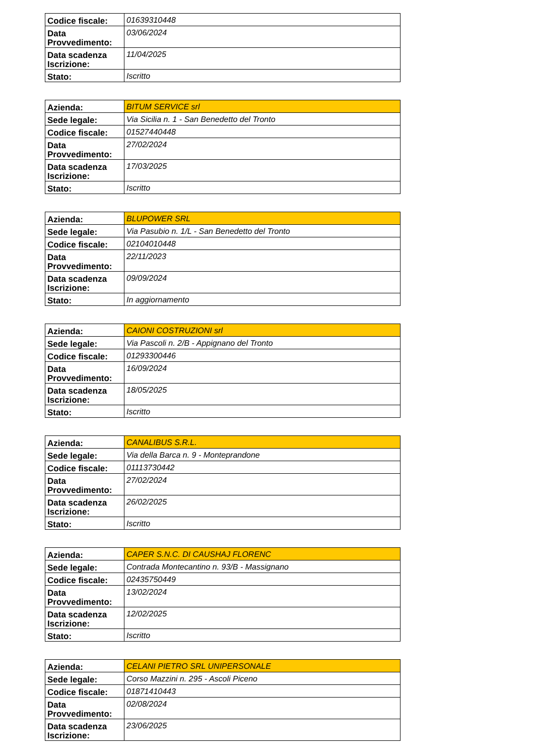| Codice fiscale: | 01639310448 |
| Data Provvedimento: | 03/06/2024 |
| Data scadenza Iscrizione: | 11/04/2025 |
| Stato: | Iscritto |
| Azienda: | BITUM SERVICE srl |
| Sede legale: | Via Sicilia n. 1 - San Benedetto del Tronto |
| Codice fiscale: | 01527440448 |
| Data Provvedimento: | 27/02/2024 |
| Data scadenza Iscrizione: | 17/03/2025 |
| Stato: | Iscritto |
| Azienda: | BLUPOWER SRL |
| Sede legale: | Via Pasubio n. 1/L - San Benedetto del Tronto |
| Codice fiscale: | 02104010448 |
| Data Provvedimento: | 22/11/2023 |
| Data scadenza Iscrizione: | 09/09/2024 |
| Stato: | In aggiornamento |
| Azienda: | CAIONI COSTRUZIONI srl |
| Sede legale: | Via Pascoli n. 2/B - Appignano del Tronto |
| Codice fiscale: | 01293300446 |
| Data Provvedimento: | 16/09/2024 |
| Data scadenza Iscrizione: | 18/05/2025 |
| Stato: | Iscritto |
| Azienda: | CANALIBUS S.R.L. |
| Sede legale: | Via della Barca n. 9 - Monteprandone |
| Codice fiscale: | 01113730442 |
| Data Provvedimento: | 27/02/2024 |
| Data scadenza Iscrizione: | 26/02/2025 |
| Stato: | Iscritto |
| Azienda: | CAPER S.N.C. DI CAUSHAJ FLORENC |
| Sede legale: | Contrada Montecantino n. 93/B - Massignano |
| Codice fiscale: | 02435750449 |
| Data Provvedimento: | 13/02/2024 |
| Data scadenza Iscrizione: | 12/02/2025 |
| Stato: | Iscritto |
| Azienda: | CELANI PIETRO SRL UNIPERSONALE |
| Sede legale: | Corso Mazzini n. 295 - Ascoli Piceno |
| Codice fiscale: | 01871410443 |
| Data Provvedimento: | 02/08/2024 |
| Data scadenza Iscrizione: | 23/06/2025 |